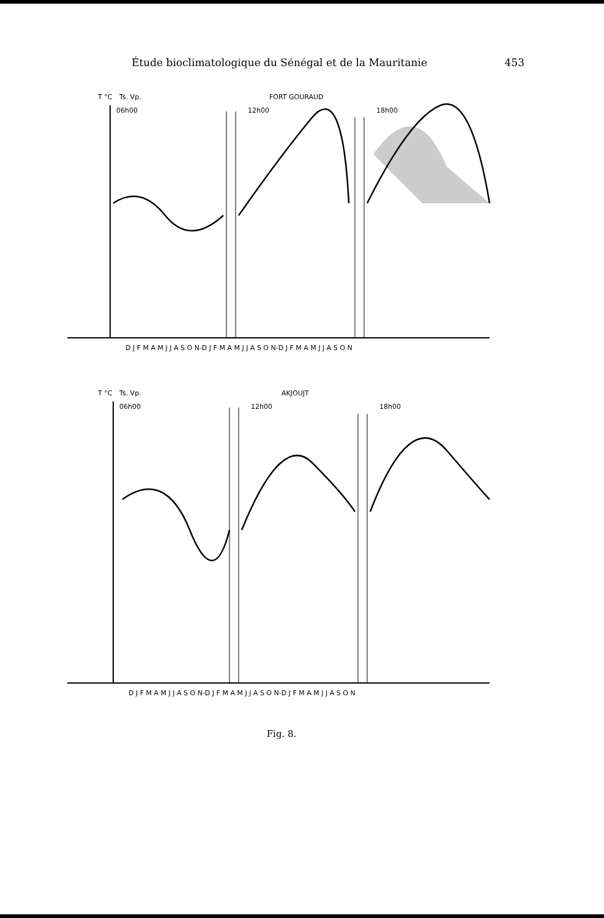Étude bioclimatologique du Sénégal et de la Mauritanie 453
T °C
Ts. Vp.
FORT GOURAUD
06h00
12h00
18h00
D J F M A M J J A S O N-D J F M A M J J A S O N-D J F M A M J J A S O N
T °C
Ts. Vp.
AKJOUJT
06h00
12h00
18h00
D J F M A M J J A S O N-D J F M A M J J A S O N-D J F M A M J J A S O N
Fig. 8.